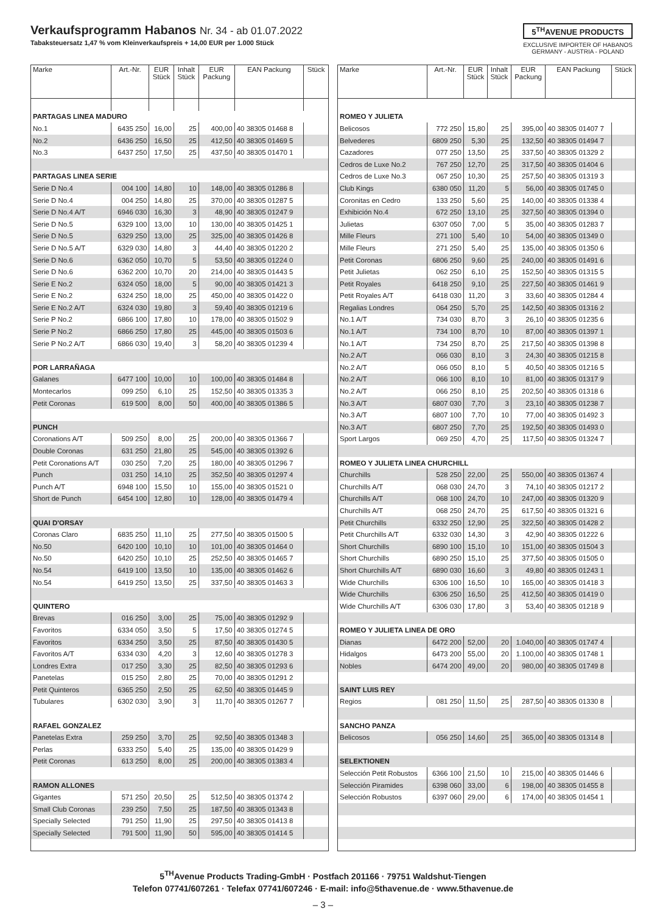Verkaufsprogramm Habanos Nr. 34 - ab 01.07.2022
Tabaksteuersatz 1,47 % vom Kleinverkaufspreis + 14,00 EUR per 1.000 Stück
5<sup>TH</sup>AVENUE PRODUCTS
EXCLUSIVE IMPORTER OF HABANOS
GERMANY - AUSTRIA - POLAND
| Marke | Art.-Nr. | EUR Stück | Inhalt Stück | EUR Packung | EAN Packung | Stück |
| --- | --- | --- | --- | --- | --- | --- |
| PARTAGAS LINEA MADURO | | | | | | |
| No.1 | 6435 250 | 16,00 | 25 | 400,00 | 40 38305 01468 8 | |
| No.2 | 6436 250 | 16,50 | 25 | 412,50 | 40 38305 01469 5 | |
| No.3 | 6437 250 | 17,50 | 25 | 437,50 | 40 38305 01470 1 | |
| PARTAGAS LINEA SERIE | | | | | | |
| Serie D No.4 | 004 100 | 14,80 | 10 | 148,00 | 40 38305 01286 8 | |
| Serie D No.4 | 004 250 | 14,80 | 25 | 370,00 | 40 38305 01287 5 | |
| Serie D No.4 A/T | 6946 030 | 16,30 | 3 | 48,90 | 40 38305 01247 9 | |
| Serie D No.5 | 6329 100 | 13,00 | 10 | 130,00 | 40 38305 01425 1 | |
| Serie D No.5 | 6329 250 | 13,00 | 25 | 325,00 | 40 38305 01426 8 | |
| Serie D No.5 A/T | 6329 030 | 14,80 | 3 | 44,40 | 40 38305 01220 2 | |
| Serie D No.6 | 6362 050 | 10,70 | 5 | 53,50 | 40 38305 01224 0 | |
| Serie D No.6 | 6362 200 | 10,70 | 20 | 214,00 | 40 38305 01443 5 | |
| Serie E No.2 | 6324 050 | 18,00 | 5 | 90,00 | 40 38305 01421 3 | |
| Serie E No.2 | 6324 250 | 18,00 | 25 | 450,00 | 40 38305 01422 0 | |
| Serie E No.2 A/T | 6324 030 | 19,80 | 3 | 59,40 | 40 38305 01219 6 | |
| Serie P No.2 | 6866 100 | 17,80 | 10 | 178,00 | 40 38305 01502 9 | |
| Serie P No.2 | 6866 250 | 17,80 | 25 | 445,00 | 40 38305 01503 6 | |
| Serie P No.2 A/T | 6866 030 | 19,40 | 3 | 58,20 | 40 38305 01239 4 | |
| POR LARRAÑAGA | | | | | | |
| Galanes | 6477 100 | 10,00 | 10 | 100,00 | 40 38305 01484 8 | |
| Montecarlos | 099 250 | 6,10 | 25 | 152,50 | 40 38305 01335 3 | |
| Petit Coronas | 619 500 | 8,00 | 50 | 400,00 | 40 38305 01386 5 | |
| PUNCH | | | | | | |
| Coronations A/T | 509 250 | 8,00 | 25 | 200,00 | 40 38305 01366 7 | |
| Double Coronas | 631 250 | 21,80 | 25 | 545,00 | 40 38305 01392 6 | |
| Petit Coronations A/T | 030 250 | 7,20 | 25 | 180,00 | 40 38305 01296 7 | |
| Punch | 031 250 | 14,10 | 25 | 352,50 | 40 38305 01297 4 | |
| Punch A/T | 6948 100 | 15,50 | 10 | 155,00 | 40 38305 01521 0 | |
| Short de Punch | 6454 100 | 12,80 | 10 | 128,00 | 40 38305 01479 4 | |
| QUAI D'ORSAY | | | | | | |
| Coronas Claro | 6835 250 | 11,10 | 25 | 277,50 | 40 38305 01500 5 | |
| No.50 | 6420 100 | 10,10 | 10 | 101,00 | 40 38305 01464 0 | |
| No.50 | 6420 250 | 10,10 | 25 | 252,50 | 40 38305 01465 7 | |
| No.54 | 6419 100 | 13,50 | 10 | 135,00 | 40 38305 01462 6 | |
| No.54 | 6419 250 | 13,50 | 25 | 337,50 | 40 38305 01463 3 | |
| QUINTERO | | | | | | |
| Brevas | 016 250 | 3,00 | 25 | 75,00 | 40 38305 01292 9 | |
| Favoritos | 6334 050 | 3,50 | 5 | 17,50 | 40 38305 01274 5 | |
| Favoritos | 6334 250 | 3,50 | 25 | 87,50 | 40 38305 01430 5 | |
| Favoritos A/T | 6334 030 | 4,20 | 3 | 12,60 | 40 38305 01278 3 | |
| Londres Extra | 017 250 | 3,30 | 25 | 82,50 | 40 38305 01293 6 | |
| Panetelas | 015 250 | 2,80 | 25 | 70,00 | 40 38305 01291 2 | |
| Petit Quinteros | 6365 250 | 2,50 | 25 | 62,50 | 40 38305 01445 9 | |
| Tubulares | 6302 030 | 3,90 | 3 | 11,70 | 40 38305 01267 7 | |
| RAFAEL GONZALEZ | | | | | | |
| Panetelas Extra | 259 250 | 3,70 | 25 | 92,50 | 40 38305 01348 3 | |
| Perlas | 6333 250 | 5,40 | 25 | 135,00 | 40 38305 01429 9 | |
| Petit Coronas | 613 250 | 8,00 | 25 | 200,00 | 40 38305 01383 4 | |
| RAMON ALLONES | | | | | | |
| Gigantes | 571 250 | 20,50 | 25 | 512,50 | 40 38305 01374 2 | |
| Small Club Coronas | 239 250 | 7,50 | 25 | 187,50 | 40 38305 01343 8 | |
| Specially Selected | 791 250 | 11,90 | 25 | 297,50 | 40 38305 01413 8 | |
| Specially Selected | 791 500 | 11,90 | 50 | 595,00 | 40 38305 01414 5 | |
| Marke | Art.-Nr. | EUR Stück | Inhalt Stück | EUR Packung | EAN Packung | Stück |
| --- | --- | --- | --- | --- | --- | --- |
| ROMEO Y JULIETA | | | | | | |
| Belicosos | 772 250 | 15,80 | 25 | 395,00 | 40 38305 01407 7 | |
| Belvederes | 6809 250 | 5,30 | 25 | 132,50 | 40 38305 01494 7 | |
| Cazadores | 077 250 | 13,50 | 25 | 337,50 | 40 38305 01329 2 | |
| Cedros de Luxe No.2 | 767 250 | 12,70 | 25 | 317,50 | 40 38305 01404 6 | |
| Cedros de Luxe No.3 | 067 250 | 10,30 | 25 | 257,50 | 40 38305 01319 3 | |
| Club Kings | 6380 050 | 11,20 | 5 | 56,00 | 40 38305 01745 0 | |
| Coronitas en Cedro | 133 250 | 5,60 | 25 | 140,00 | 40 38305 01338 4 | |
| Exhibición No.4 | 672 250 | 13,10 | 25 | 327,50 | 40 38305 01394 0 | |
| Julietas | 6307 050 | 7,00 | 5 | 35,00 | 40 38305 01283 7 | |
| Mille Fleurs | 271 100 | 5,40 | 10 | 54,00 | 40 38305 01349 0 | |
| Mille Fleurs | 271 250 | 5,40 | 25 | 135,00 | 40 38305 01350 6 | |
| Petit Coronas | 6806 250 | 9,60 | 25 | 240,00 | 40 38305 01491 6 | |
| Petit Julietas | 062 250 | 6,10 | 25 | 152,50 | 40 38305 01315 5 | |
| Petit Royales | 6418 250 | 9,10 | 25 | 227,50 | 40 38305 01461 9 | |
| Petit Royales A/T | 6418 030 | 11,20 | 3 | 33,60 | 40 38305 01284 4 | |
| Regalias Londres | 064 250 | 5,70 | 25 | 142,50 | 40 38305 01316 2 | |
| No.1 A/T | 734 030 | 8,70 | 3 | 26,10 | 40 38305 01235 6 | |
| No.1 A/T | 734 100 | 8,70 | 10 | 87,00 | 40 38305 01397 1 | |
| No.1 A/T | 734 250 | 8,70 | 25 | 217,50 | 40 38305 01398 8 | |
| No.2 A/T | 066 030 | 8,10 | 3 | 24,30 | 40 38305 01215 8 | |
| No.2 A/T | 066 050 | 8,10 | 5 | 40,50 | 40 38305 01216 5 | |
| No.2 A/T | 066 100 | 8,10 | 10 | 81,00 | 40 38305 01317 9 | |
| No.2 A/T | 066 250 | 8,10 | 25 | 202,50 | 40 38305 01318 6 | |
| No.3 A/T | 6807 030 | 7,70 | 3 | 23,10 | 40 38305 01238 7 | |
| No.3 A/T | 6807 100 | 7,70 | 10 | 77,00 | 40 38305 01492 3 | |
| No.3 A/T | 6807 250 | 7,70 | 25 | 192,50 | 40 38305 01493 0 | |
| Sport Largos | 069 250 | 4,70 | 25 | 117,50 | 40 38305 01324 7 | |
| ROMEO Y JULIETA LINEA CHURCHILL | | | | | | |
| Churchills | 528 250 | 22,00 | 25 | 550,00 | 40 38305 01367 4 | |
| Churchills A/T | 068 030 | 24,70 | 3 | 74,10 | 40 38305 01217 2 | |
| Churchills A/T | 068 100 | 24,70 | 10 | 247,00 | 40 38305 01320 9 | |
| Churchills A/T | 068 250 | 24,70 | 25 | 617,50 | 40 38305 01321 6 | |
| Petit Churchills | 6332 250 | 12,90 | 25 | 322,50 | 40 38305 01428 2 | |
| Petit Churchills A/T | 6332 030 | 14,30 | 3 | 42,90 | 40 38305 01222 6 | |
| Short Churchills | 6890 100 | 15,10 | 10 | 151,00 | 40 38305 01504 3 | |
| Short Churchills | 6890 250 | 15,10 | 25 | 377,50 | 40 38305 01505 0 | |
| Short Churchills A/T | 6890 030 | 16,60 | 3 | 49,80 | 40 38305 01243 1 | |
| Wide Churchills | 6306 100 | 16,50 | 10 | 165,00 | 40 38305 01418 3 | |
| Wide Churchills | 6306 250 | 16,50 | 25 | 412,50 | 40 38305 01419 0 | |
| Wide Churchills A/T | 6306 030 | 17,80 | 3 | 53,40 | 40 38305 01218 9 | |
| ROMEO Y JULIETA LINEA DE ORO | | | | | | |
| Dianas | 6472 200 | 52,00 | 20 | 1.040,00 | 40 38305 01747 4 | |
| Hidalgos | 6473 200 | 55,00 | 20 | 1.100,00 | 40 38305 01748 1 | |
| Nobles | 6474 200 | 49,00 | 20 | 980,00 | 40 38305 01749 8 | |
| SAINT LUIS REY | | | | | | |
| Regios | 081 250 | 11,50 | 25 | 287,50 | 40 38305 01330 8 | |
| SANCHO PANZA | | | | | | |
| Belicosos | 056 250 | 14,60 | 25 | 365,00 | 40 38305 01314 8 | |
| SELEKTIONEN | | | | | | |
| Selección Petit Robustos | 6366 100 | 21,50 | 10 | 215,00 | 40 38305 01446 6 | |
| Selección Piramides | 6398 060 | 33,00 | 6 | 198,00 | 40 38305 01455 8 | |
| Selección Robustos | 6397 060 | 29,00 | 6 | 174,00 | 40 38305 01454 1 | |
5<sup>TH</sup>Avenue Products Trading-GmbH · Postfach 201166 · 79751 Waldshut-Tiengen
Telefon 07741/607261 · Telefax 07741/607246 · E-mail: info@5thavenue.de · www.5thavenue.de
– 3 –